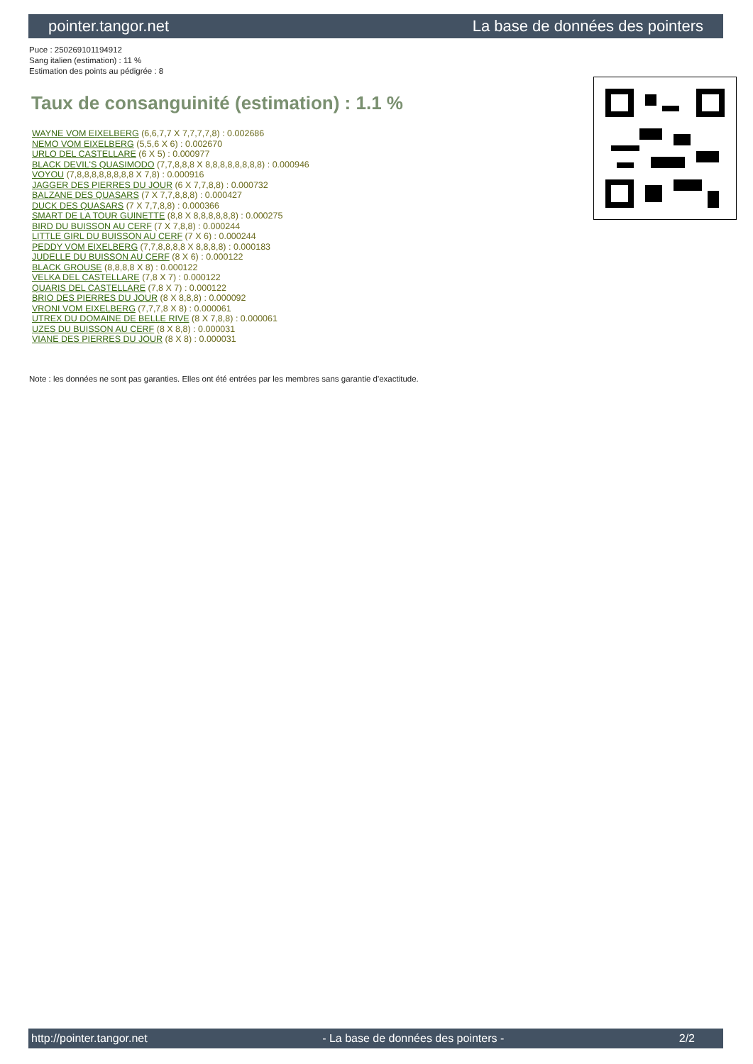pointer.tangor.net La base de données des pointers
Puce : 250269101194912
Sang italien (estimation) : 11 %
Estimation des points au pédigrée : 8
Taux de consanguinité (estimation) : 1.1 %
WAYNE VOM EIXELBERG (6,6,7,7 X 7,7,7,7,8) : 0.002686
NEMO VOM EIXELBERG (5,5,6 X 6) : 0.002670
URLO DEL CASTELLARE (6 X 5) : 0.000977
BLACK DEVIL'S QUASIMODO (7,7,8,8,8 X 8,8,8,8,8,8,8,8) : 0.000946
VOYOU (7,8,8,8,8,8,8,8,8 X 7,8) : 0.000916
JAGGER DES PIERRES DU JOUR (6 X 7,7,8,8) : 0.000732
BALZANE DES QUASARS (7 X 7,7,8,8,8) : 0.000427
DUCK DES QUASARS (7 X 7,7,8,8) : 0.000366
SMART DE LA TOUR GUINETTE (8,8 X 8,8,8,8,8,8) : 0.000275
BIRD DU BUISSON AU CERF (7 X 7,8,8) : 0.000244
LITTLE GIRL DU BUISSON AU CERF (7 X 6) : 0.000244
PEDDY VOM EIXELBERG (7,7,8,8,8,8 X 8,8,8,8) : 0.000183
JUDELLE DU BUISSON AU CERF (8 X 6) : 0.000122
BLACK GROUSE (8,8,8,8 X 8) : 0.000122
VELKA DEL CASTELLARE (7,8 X 7) : 0.000122
QUARIS DEL CASTELLARE (7,8 X 7) : 0.000122
BRIO DES PIERRES DU JOUR (8 X 8,8,8) : 0.000092
VRONI VOM EIXELBERG (7,7,7,8 X 8) : 0.000061
UTREX DU DOMAINE DE BELLE RIVE (8 X 7,8,8) : 0.000061
UZES DU BUISSON AU CERF (8 X 8,8) : 0.000031
VIANE DES PIERRES DU JOUR (8 X 8) : 0.000031
Note : les données ne sont pas garanties. Elles ont été entrées par les membres sans garantie d'exactitude.
http://pointer.tangor.net - La base de données des pointers - 2/2